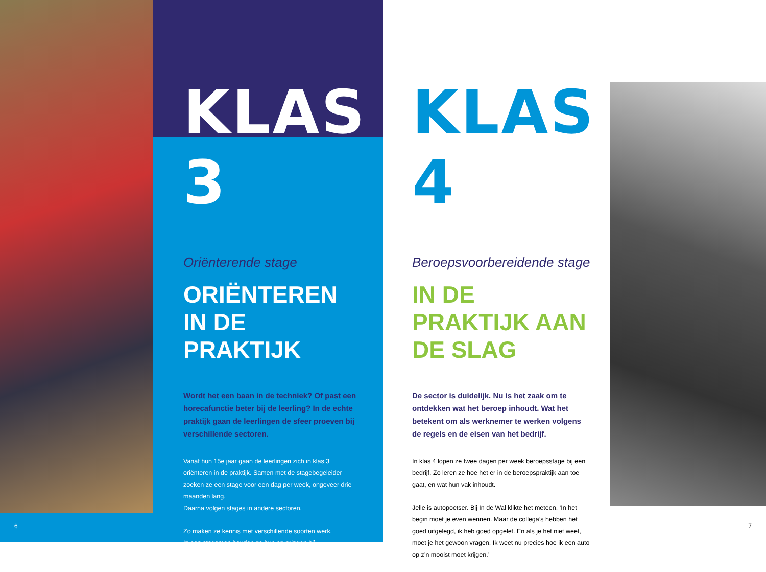KLAS 3
Oriënterende stage
ORIËNTEREN IN DE PRAKTIJK
Wordt het een baan in de techniek? Of past een horecafunctie beter bij de leerling? In de echte praktijk gaan de leerlingen de sfeer proeven bij verschillende sectoren.
Vanaf hun 15e jaar gaan de leerlingen zich in klas 3 oriënteren in de praktijk. Samen met de stagebegeleider zoeken ze een stage voor een dag per week, ongeveer drie maanden lang.
Daarna volgen stages in andere sectoren.
Zo maken ze kennis met verschillende soorten werk.
In een stagemap houden ze hun ervaringen bij.
6
KLAS 4
Beroepsvoorbereidende stage
IN DE PRAKTIJK AAN DE SLAG
De sector is duidelijk. Nu is het zaak om te ontdekken wat het beroep inhoudt. Wat het betekent om als werknemer te werken volgens de regels en de eisen van het bedrijf.
In klas 4 lopen ze twee dagen per week beroepsstage bij een bedrijf. Zo leren ze hoe het er in de beroepspraktijk aan toe gaat, en wat hun vak inhoudt.
Jelle is autopoetser. Bij In de Wal klikte het meteen. ‘In het begin moet je even wennen. Maar de collega’s hebben het goed uitgelegd, ik heb goed opgelet. En als je het niet weet, moet je het gewoon vragen. Ik weet nu precies hoe ik een auto op z’n mooist moet krijgen.’
7